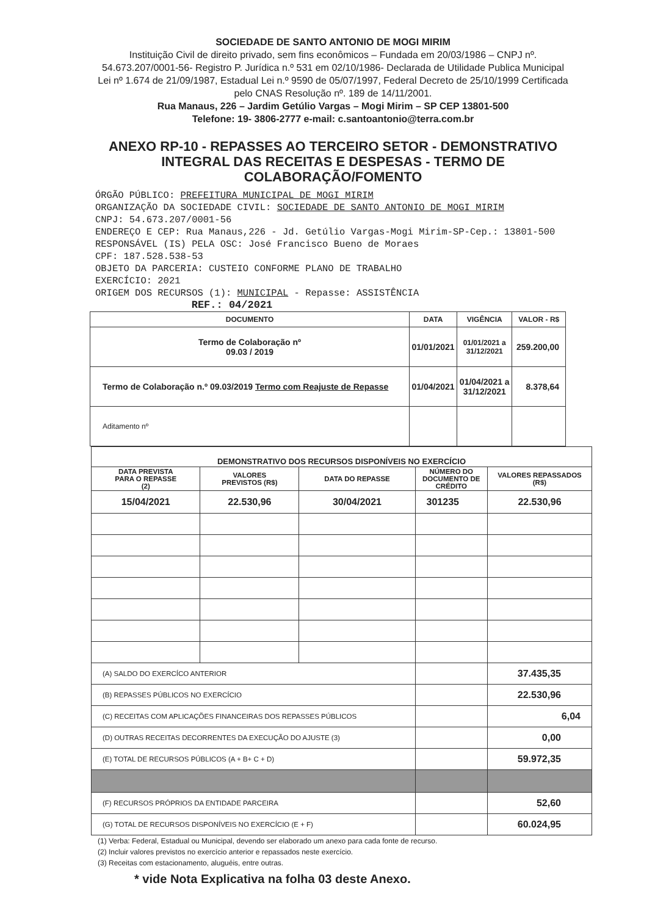SOCIEDADE DE SANTO ANTONIO DE MOGI MIRIM
Instituição Civil de direito privado, sem fins econômicos – Fundada em 20/03/1986 – CNPJ nº. 54.673.207/0001-56- Registro P. Jurídica n.º 531 em 02/10/1986- Declarada de Utilidade Publica Municipal Lei nº 1.674 de 21/09/1987, Estadual Lei n.º 9590 de 05/07/1997, Federal Decreto de 25/10/1999 Certificada pelo CNAS Resolução nº. 189 de 14/11/2001.
Rua Manaus, 226 – Jardim Getúlio Vargas – Mogi Mirim – SP CEP 13801-500
Telefone: 19- 3806-2777 e-mail: c.santoantonio@terra.com.br
ANEXO RP-10 - REPASSES AO TERCEIRO SETOR - DEMONSTRATIVO INTEGRAL DAS RECEITAS E DESPESAS - TERMO DE COLABORAÇÃO/FOMENTO
ÓRGÃO PÚBLICO: PREFEITURA MUNICIPAL DE MOGI MIRIM
ORGANIZAÇÃO DA SOCIEDADE CIVIL: SOCIEDADE DE SANTO ANTONIO DE MOGI MIRIM
CNPJ: 54.673.207/0001-56
ENDEREÇO E CEP: Rua Manaus,226 - Jd. Getúlio Vargas-Mogi Mirim-SP-Cep.: 13801-500
RESPONSÁVEL (IS) PELA OSC: José Francisco Bueno de Moraes
CPF: 187.528.538-53
OBJETO DA PARCERIA: CUSTEIO CONFORME PLANO DE TRABALHO
EXERCÍCIO: 2021
ORIGEM DOS RECURSOS (1): MUNICIPAL - Repasse: ASSISTÊNCIA
REF.: 04/2021
| DOCUMENTO | DATA | VIGÊNCIA | VALOR - R$ |
| --- | --- | --- | --- |
| Termo de Colaboração nº 09.03 / 2019 | 01/01/2021 | 01/01/2021 a 31/12/2021 | 259.200,00 |
| Termo de Colaboração n.º 09.03/2019 Termo com Reajuste de Repasse | 01/04/2021 | 01/04/2021 a 31/12/2021 | 8.378,64 |
| Aditamento nº | | | |
| DEMONSTRATIVO DOS RECURSOS DISPONÍVEIS NO EXERCÍCIO | | | | |
| --- | --- | --- | --- | --- |
| DATA PREVISTA PARA O REPASSE (2) | VALORES PREVISTOS (R$) | DATA DO REPASSE | NÚMERO DO DOCUMENTO DE CRÉDITO | VALORES REPASSADOS (R$) |
| 15/04/2021 | 22.530,96 | 30/04/2021 | 301235 | 22.530,96 |
| (A) SALDO DO EXERCÍCO ANTERIOR | | | | 37.435,35 |
| (B) REPASSES PÚBLICOS NO EXERCÍCIO | | | | 22.530,96 |
| (C) RECEITAS COM APLICAÇÕES FINANCEIRAS DOS REPASSES PÚBLICOS | | | | 6,04 |
| (D) OUTRAS RECEITAS DECORRENTES DA EXECUÇÃO DO AJUSTE (3) | | | | 0,00 |
| (E) TOTAL DE RECURSOS PÚBLICOS (A + B+ C + D) | | | | 59.972,35 |
| (F) RECURSOS PRÓPRIOS DA ENTIDADE PARCEIRA | | | | 52,60 |
| (G) TOTAL DE RECURSOS DISPONÍVEIS NO EXERCÍCIO (E + F) | | | | 60.024,95 |
(1) Verba: Federal, Estadual ou Municipal, devendo ser elaborado um anexo para cada fonte de recurso.
(2) Incluir valores previstos no exercício anterior e repassados neste exercício.
(3) Receitas com estacionamento, aluguéis, entre outras.
* vide Nota Explicativa na folha 03 deste Anexo.